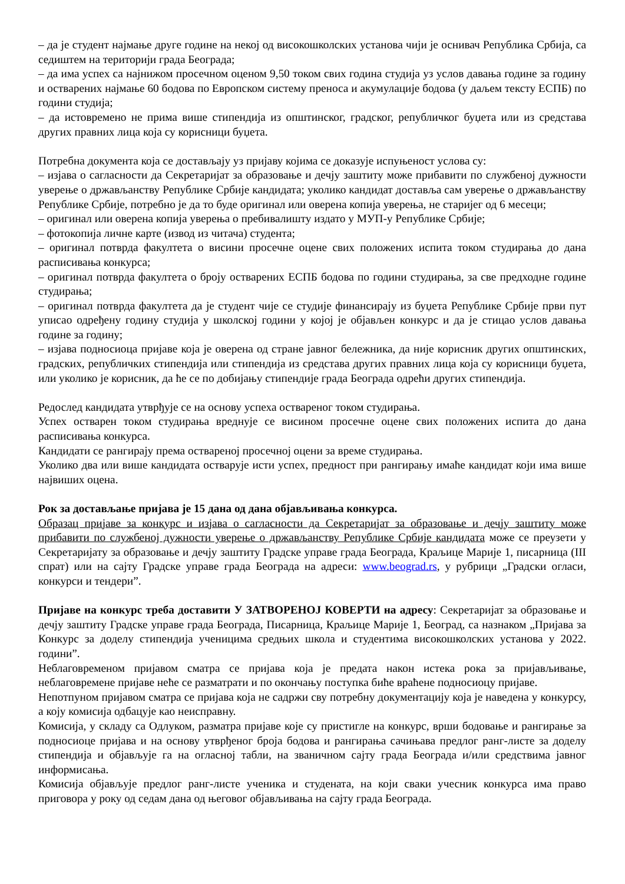– да је студент најмање друге године на некој од високошколских установа чији је оснивач Република Србија, са седиштем на територији града Београда;
– да има успех са најнижом просечном оценом 9,50 током свих година студија уз услов давања године за годину и остварених најмање 60 бодова по Европском систему преноса и акумулације бодова (у даљем тексту ЕСПБ) по години студија;
– да истовремено не прима више стипендија из општинског, градског, републичког буџета или из средстава других правних лица која су корисници буџета.
Потребна документа која се достављају уз пријаву којима се доказује испуњеност услова су:
– изјава о сагласности да Секретаријат за образовање и дечју заштиту може прибавити по службеној дужности уверење о држављанству Републике Србије кандидата; уколико кандидат доставља сам уверење о држављанству Републике Србије, потребно је да то буде оригинал или оверена копија уверења, не старијег од 6 месеци;
– оригинал или оверена копија уверења о пребивалишту издато у МУП-у Републике Србије;
– фотокопија личне карте (извод из читача) студента;
– оригинал потврда факултета о висини просечне оцене свих положених испита током студирања до дана расписивања конкурса;
– оригинал потврда факултета о броју остварених ЕСПБ бодова по години студирања, за све предходне године студирања;
– оригинал потврда факултета да је студент чије се студије финансирају из буџета Републике Србије први пут уписао одређену годину студија у школској години у којој је објављен конкурс и да је стицао услов давања године за годину;
– изјава подносиоца пријаве која је оверена од стране јавног бележника, да није корисник других општинских, градских, републичких стипендија или стипендија из средстава других правних лица која су корисници буџета, или уколико је корисник, да ће се по добијању стипендије града Београда одрећи других стипендија.
Редослед кандидата утврђује се на основу успеха оствареног током студирања.
Успех остварен током студирања вреднује се висином просечне оцене свих положених испита до дана расписивања конкурса.
Кандидати се рангирају према оствареној просечној оцени за време студирања.
Уколико два или више кандидата остварује исти успех, предност при рангирању имаће кандидат који има више највиших оцена.
Рок за достављање пријава је 15 дана од дана објављивања конкурса.
Образац пријаве за конкурс и изјава о сагласности да Секретаријат за образовање и дечју заштиту може прибавити по службеној дужности уверење о држављанству Републике Србије кандидата може се преузети у Секретаријату за образовање и дечју заштиту Градске управе града Београда, Краљице Марије 1, писарница (III спрат) или на сајту Градске управе града Београда на адреси: www.beograd.rs, у рубрици „Градски огласи, конкурси и тендери”.
Пријаве на конкурс треба доставити У ЗАТВОРЕНОЈ КОВЕРТИ на адресу: Секретаријат за образовање и дечју заштиту Градске управе града Београда, Писарница, Краљице Марије 1, Београд, са назнаком „Пријава за Конкурс за доделу стипендија ученицима средњих школа и студентима високошколских установа у 2022. години”.
Неблаговременом пријавом сматра се пријава која је предата након истека рока за пријављивање, неблаговремене пријаве неће се разматрати и по окончању поступка биће враћене подносиоцу пријаве.
Непотпуном пријавом сматра се пријава која не садржи сву потребну документацију која је наведена у конкурсу, а коју комисија одбацује као неисправну.
Комисија, у складу са Одлуком, разматра пријаве које су пристигле на конкурс, врши бодовање и рангирање за подносиоце пријава и на основу утврђеног броја бодова и рангирања сачињава предлог ранг-листе за доделу стипендија и објављује га на огласној табли, на званичном сајту града Београда и/или средствима јавног информисања.
Комисија објављује предлог ранг-листе ученика и студената, на који сваки учесник конкурса има право приговора у року од седам дана од његовог објављивања на сајту града Београда.